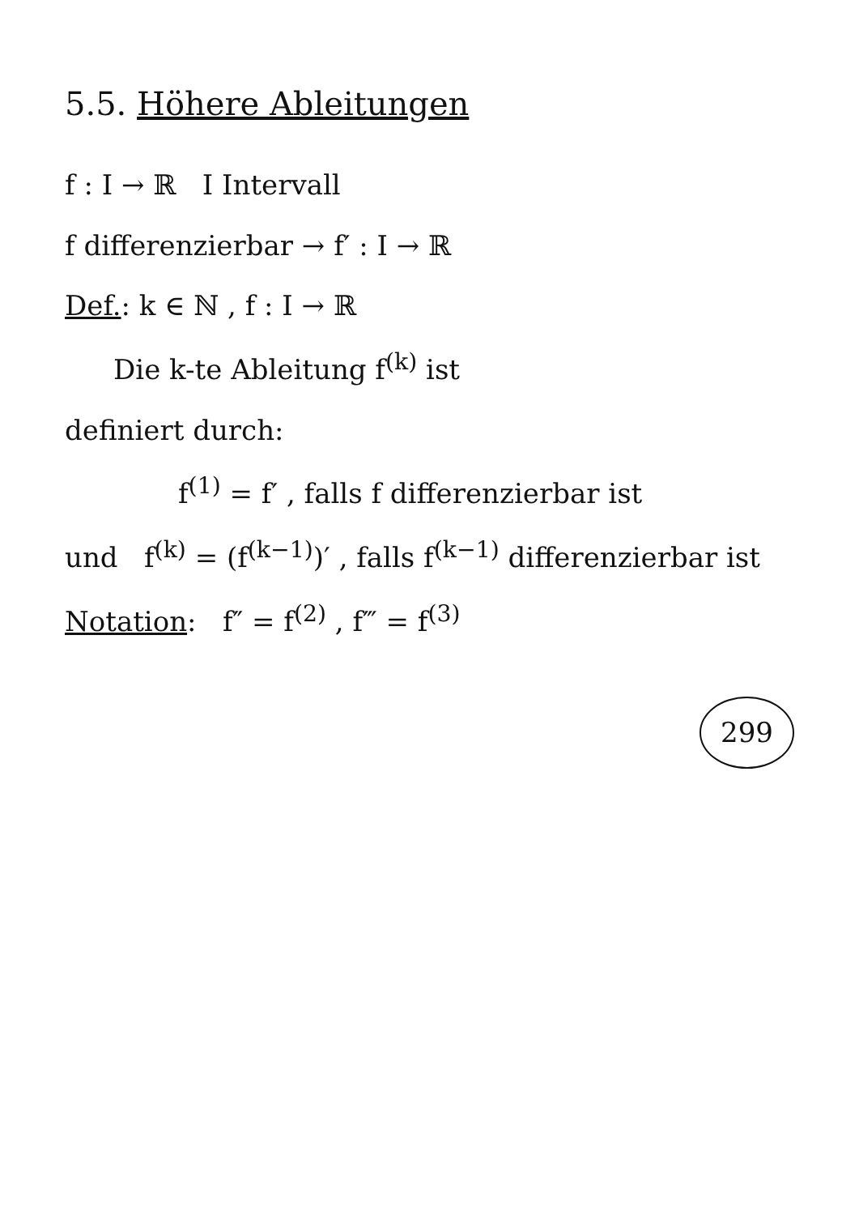5.5. Höhere Ableitungen
f : I → ℝ I Intervall
f differenzierbar → f′ : I → ℝ
Def.: k ∈ ℕ , f : I → ℝ
Die k-te Ableitung f<sup>(k)</sup> ist
definiert durch:
f<sup>(1)</sup> = f′ , falls f differenzierbar ist
und f<sup>(k)</sup> = (f<sup>(k−1)</sup>)′ , falls f<sup>(k−1)</sup> differenzierbar ist
Notation: f″ = f<sup>(2)</sup> , f‴ = f<sup>(3)</sup>
299